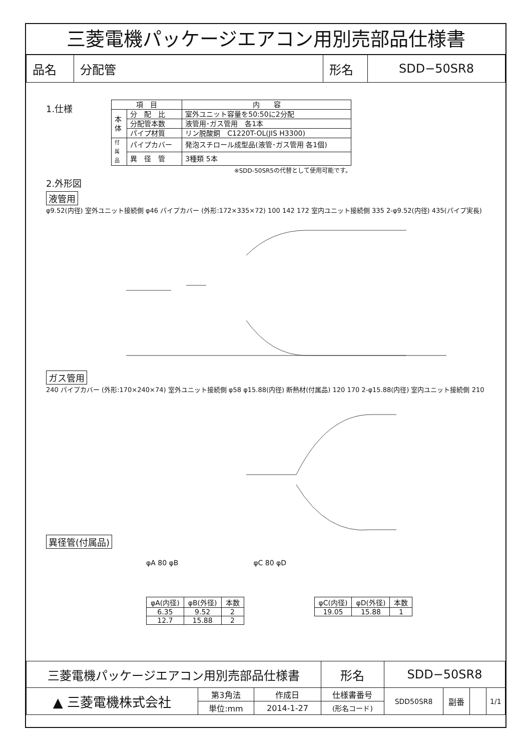三菱電機パッケージエアコン用別売部品仕様書
| 品名 | 分配管 | 形名 | SDD−50SR8 |
1.仕様
| 項 目 | | 内 容 |
| --- | --- | --- |
| 本 体 | 分 配 比 | 室外ユニット容量を50:50に2分配 |
| | 分配管本数 | 液管用･ガス管用 各1本 |
| | パイプ材質 | リン脱酸銅 C1220T-OL(JIS H3300) |
| 付 属 品 | パイプカバー | 発泡スチロール成型品(液管･ガス管用 各1個) |
| | 異 径 管 | 3種類 5本 |
※SDD-50SR5の代替として使用可能です。
2.外形図
液管用
φ9.52(内径) 室外ユニット接続側 φ46 パイプカバー (外形:172×335×72) 100 142 172 室内ユニット接続側 335 2-φ9.52(内径) 435(パイプ実長)
ガス管用
240 パイプカバー (外形:170×240×74) 室外ユニット接続側 φ58 φ15.88(内径) 断熱材(付属品) 120 170 2-φ15.88(内径) 室内ユニット接続側 210
異径管(付属品)
φA 80 φB φC 80 φD
| φA(内径) | φB(外径) | 本数 |
| --- | --- | --- |
| 6.35 | 9.52 | 2 |
| 12.7 | 15.88 | 2 |
| φC(内径) | φD(外径) | 本数 |
| --- | --- | --- |
| 19.05 | 15.88 | 1 |
| 三菱電機パッケージエアコン用別売部品仕様書 | | | 形名 | SDD−50SR8 | | | |
| ▲ 三菱電機株式会社 | 第3角法 | 作成日 | 仕様書番号 | SDD50SR8 | 副番 | | 1/1 |
| | 単位:mm | 2014-1-27 | (形名コード) | | | | |